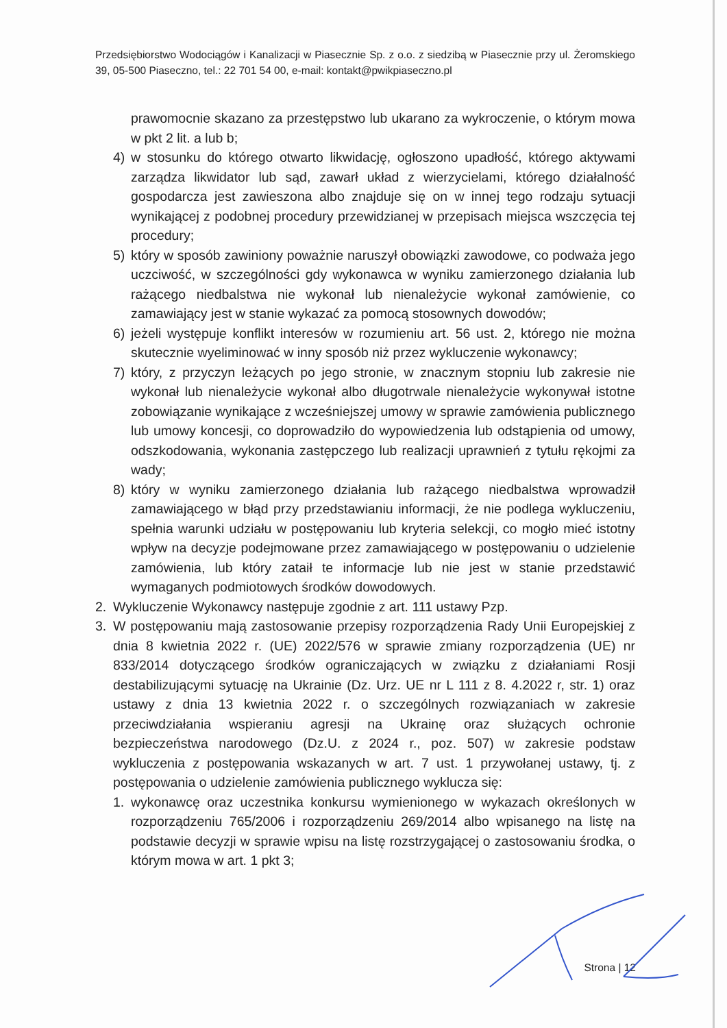Przedsiębiorstwo Wodociągów i Kanalizacji w Piasecznie Sp. z o.o. z siedzibą w Piasecznie przy ul. Żeromskiego 39, 05-500 Piaseczno, tel.: 22 701 54 00, e-mail: kontakt@pwikpiaseczno.pl
prawomocnie skazano za przestępstwo lub ukarano za wykroczenie, o którym mowa w pkt 2 lit. a lub b;
4) w stosunku do którego otwarto likwidację, ogłoszono upadłość, którego aktywami zarządza likwidator lub sąd, zawarł układ z wierzycielami, którego działalność gospodarcza jest zawieszona albo znajduje się on w innej tego rodzaju sytuacji wynikającej z podobnej procedury przewidzianej w przepisach miejsca wszczęcia tej procedury;
5) który w sposób zawiniony poważnie naruszył obowiązki zawodowe, co podważa jego uczciwość, w szczególności gdy wykonawca w wyniku zamierzonego działania lub rażącego niedbalstwa nie wykonał lub nienależycie wykonał zamówienie, co zamawiający jest w stanie wykazać za pomocą stosownych dowodów;
6) jeżeli występuje konflikt interesów w rozumieniu art. 56 ust. 2, którego nie można skutecznie wyeliminować w inny sposób niż przez wykluczenie wykonawcy;
7) który, z przyczyn leżących po jego stronie, w znacznym stopniu lub zakresie nie wykonał lub nienależycie wykonał albo długotrwale nienależycie wykonywał istotne zobowiązanie wynikające z wcześniejszej umowy w sprawie zamówienia publicznego lub umowy koncesji, co doprowadziło do wypowiedzenia lub odstąpienia od umowy, odszkodowania, wykonania zastępczego lub realizacji uprawnień z tytułu rękojmi za wady;
8) który w wyniku zamierzonego działania lub rażącego niedbalstwa wprowadził zamawiającego w błąd przy przedstawianiu informacji, że nie podlega wykluczeniu, spełnia warunki udziału w postępowaniu lub kryteria selekcji, co mogło mieć istotny wpływ na decyzje podejmowane przez zamawiającego w postępowaniu o udzielenie zamówienia, lub który zataił te informacje lub nie jest w stanie przedstawić wymaganych podmiotowych środków dowodowych.
2. Wykluczenie Wykonawcy następuje zgodnie z art. 111 ustawy Pzp.
3. W postępowaniu mają zastosowanie przepisy rozporządzenia Rady Unii Europejskiej z dnia 8 kwietnia 2022 r. (UE) 2022/576 w sprawie zmiany rozporządzenia (UE) nr 833/2014 dotyczącego środków ograniczających w związku z działaniami Rosji destabilizującymi sytuację na Ukrainie (Dz. Urz. UE nr L 111 z 8. 4.2022 r, str. 1) oraz ustawy z dnia 13 kwietnia 2022 r. o szczególnych rozwiązaniach w zakresie przeciwdziałania wspieraniu agresji na Ukrainę oraz służących ochronie bezpieczeństwa narodowego (Dz.U. z 2024 r., poz. 507) w zakresie podstaw wykluczenia z postępowania wskazanych w art. 7 ust. 1 przywołanej ustawy, tj. z postępowania o udzielenie zamówienia publicznego wyklucza się:
1. wykonawcę oraz uczestnika konkursu wymienionego w wykazach określonych w rozporządzeniu 765/2006 i rozporządzeniu 269/2014 albo wpisanego na listę na podstawie decyzji w sprawie wpisu na listę rozstrzygającej o zastosowaniu środka, o którym mowa w art. 1 pkt 3;
Strona | 12